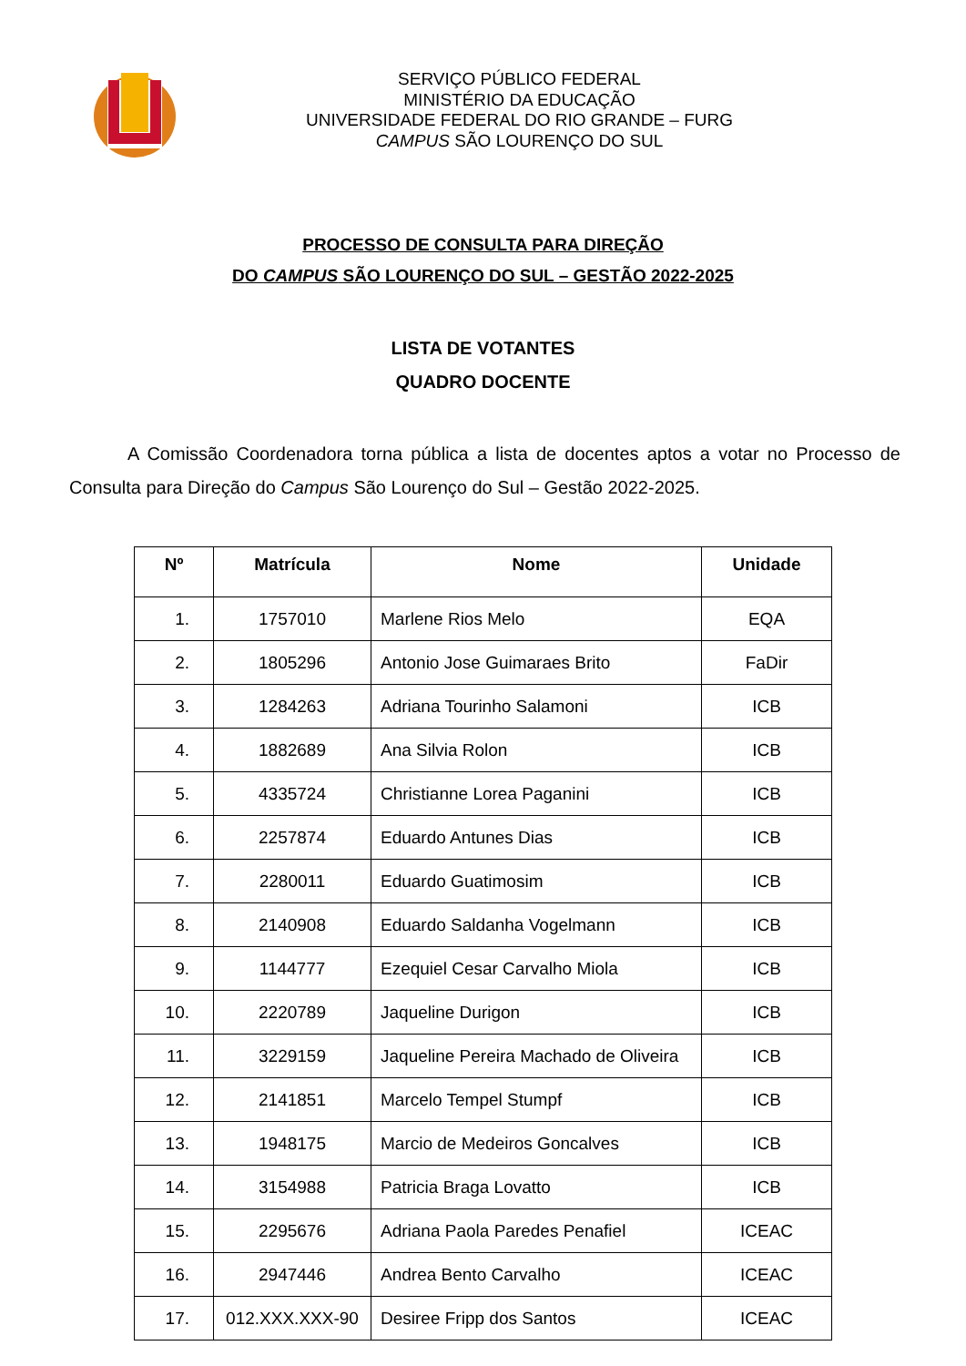SERVIÇO PÚBLICO FEDERAL
MINISTÉRIO DA EDUCAÇÃO
UNIVERSIDADE FEDERAL DO RIO GRANDE – FURG
CAMPUS SÃO LOURENÇO DO SUL
PROCESSO DE CONSULTA PARA DIREÇÃO
DO CAMPUS SÃO LOURENÇO DO SUL – GESTÃO 2022-2025
LISTA DE VOTANTES
QUADRO DOCENTE
A Comissão Coordenadora torna pública a lista de docentes aptos a votar no Processo de Consulta para Direção do Campus São Lourenço do Sul – Gestão 2022-2025.
| Nº | Matrícula | Nome | Unidade |
| --- | --- | --- | --- |
| 1. | 1757010 | Marlene Rios Melo | EQA |
| 2. | 1805296 | Antonio Jose Guimaraes Brito | FaDir |
| 3. | 1284263 | Adriana Tourinho Salamoni | ICB |
| 4. | 1882689 | Ana Silvia Rolon | ICB |
| 5. | 4335724 | Christianne Lorea Paganini | ICB |
| 6. | 2257874 | Eduardo Antunes Dias | ICB |
| 7. | 2280011 | Eduardo Guatimosim | ICB |
| 8. | 2140908 | Eduardo Saldanha Vogelmann | ICB |
| 9. | 1144777 | Ezequiel Cesar Carvalho Miola | ICB |
| 10. | 2220789 | Jaqueline Durigon | ICB |
| 11. | 3229159 | Jaqueline Pereira Machado de Oliveira | ICB |
| 12. | 2141851 | Marcelo Tempel Stumpf | ICB |
| 13. | 1948175 | Marcio de Medeiros Goncalves | ICB |
| 14. | 3154988 | Patricia Braga Lovatto | ICB |
| 15. | 2295676 | Adriana Paola Paredes Penafiel | ICEAC |
| 16. | 2947446 | Andrea Bento Carvalho | ICEAC |
| 17. | 012.XXX.XXX-90 | Desiree Fripp dos Santos | ICEAC |